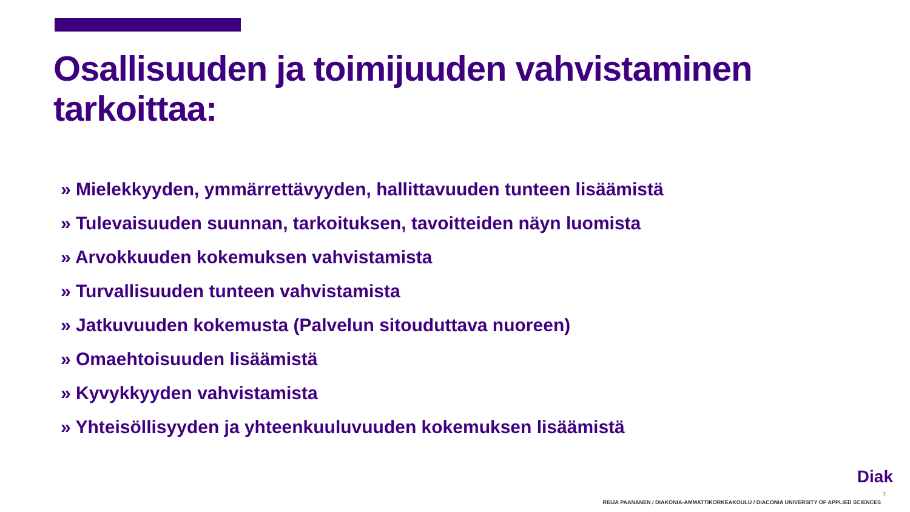Osallisuuden ja toimijuuden vahvistaminen tarkoittaa:
» Mielekkyyden, ymmärrettävyyden, hallittavuuden tunteen lisäämistä
» Tulevaisuuden suunnan, tarkoituksen, tavoitteiden näyn luomista
» Arvokkuuden kokemuksen vahvistamista
» Turvallisuuden tunteen vahvistamista
» Jatkuvuuden kokemusta (Palvelun sitouduttava nuoreen)
» Omaehtoisuuden lisäämistä
» Kyvykkyyden vahvistamista
» Yhteisöllisyyden ja yhteenkuuluvuuden kokemuksen lisäämistä
Diak
7
REIJA PAANANEN / DIAKONIA-AMMATTIKORKEAKOULU / DIACONIA UNIVERSITY OF APPLIED SCIENCES